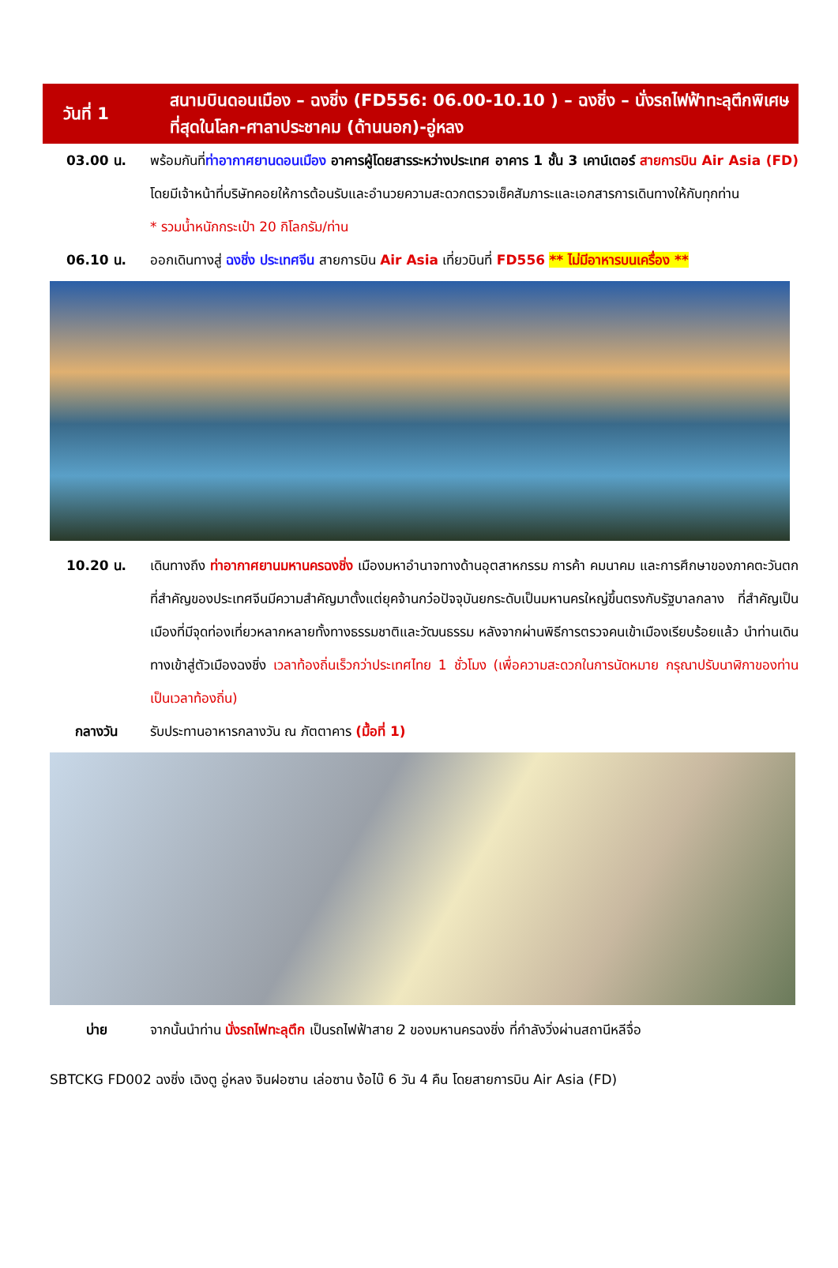วันที่ 1
สนามบินดอนเมือง – ฉงชิ่ง (FD556: 06.00-10.10 ) – ฉงชิ่ง – นั่งรถไฟฟ้าทะลุตึกพิเศษที่สุดในโลก-ศาลาประชาคม (ด้านนอก)-อู่หลง
03.00 น. พร้อมกันที่ท่าอากาศยานดอนเมือง อาคารผู้โดยสารระหว่างประเทศ อาคาร 1 ชั้น 3 เคาน์เตอร์ สายการบิน Air Asia (FD) โดยมีเจ้าหน้าที่บริษัทคอยให้การต้อนรับและอำนวยความสะดวกตรวจเช็คสัมภาระและเอกสารการเดินทางให้กับทุกท่าน
* รวมน้ำหนักกระเป๋า 20 กิโลกรัม/ท่าน
06.10 น. ออกเดินทางสู่ ฉงชิ่ง ประเทศจีน สายการบิน Air Asia เที่ยวบินที่ FD556 ** ไม่มีอาหารบนเครื่อง **
10.20 น. เดินทางถึง ท่าอากาศยานมหานครฉงชิ่ง เมืองมหาอำนาจทางด้านอุตสาหกรรม การค้า คมนาคม และการศึกษาของภาคตะวันตกที่สำคัญของประเทศจีนมีความสำคัญมาตั้งแต่ยุคจ้านกว๋อปัจจุบันยกระดับเป็นมหานครใหญ่ขึ้นตรงกับรัฐบาลกลาง ที่สำคัญเป็นเมืองที่มีจุดท่องเที่ยวหลากหลายทั้งทางธรรมชาติและวัฒนธรรม หลังจากผ่านพิธีการตรวจคนเข้าเมืองเรียบร้อยแล้ว นำท่านเดินทางเข้าสู่ตัวเมืองฉงชิ่ง เวลาท้องถิ่นเร็วกว่าประเทศไทย 1 ชั่วโมง (เพื่อความสะดวกในการนัดหมาย กรุณาปรับนาฬิกาของท่านเป็นเวลาท้องถิ่น)
กลางวัน รับประทานอาหารกลางวัน ณ ภัตตาคาร (มื้อที่ 1)
บ่าย จากนั้นนำท่าน นั่งรถไฟทะลุตึก เป็นรถไฟฟ้าสาย 2 ของมหานครฉงชิ่ง ที่กำลังวิ่งผ่านสถานีหลีจื่อ
SBTCKG FD002 ฉงชิ่ง เฉิงตู อู่หลง จินฝอซาน เล่อซาน ง้อไบ๊ 6 วัน 4 คืน โดยสายการบิน Air Asia (FD)